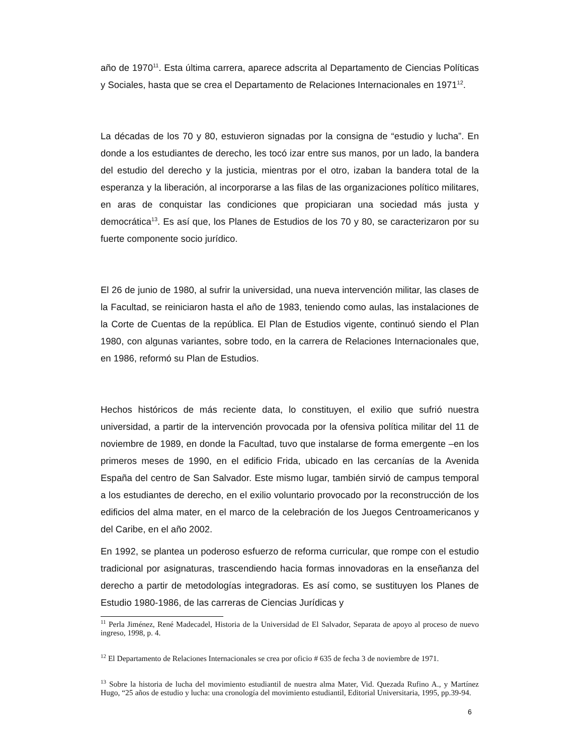año de 1970<sup>11</sup>. Esta última carrera, aparece adscrita al Departamento de Ciencias Políticas y Sociales, hasta que se crea el Departamento de Relaciones Internacionales en 1971<sup>12</sup>.
La décadas de los 70 y 80, estuvieron signadas por la consigna de “estudio y lucha”. En donde a los estudiantes de derecho, les tocó izar entre sus manos, por un lado, la bandera del estudio del derecho y la justicia, mientras por el otro, izaban la bandera total de la esperanza y la liberación, al incorporarse a las filas de las organizaciones político militares, en aras de conquistar las condiciones que propiciaran una sociedad más justa y democrática<sup>13</sup>. Es así que, los Planes de Estudios de los 70 y 80, se caracterizaron por su fuerte componente socio jurídico.
El 26 de junio de 1980, al sufrir la universidad, una nueva intervención militar, las clases de la Facultad, se reiniciaron hasta el año de 1983, teniendo como aulas, las instalaciones de la Corte de Cuentas de la república. El Plan de Estudios vigente, continuó siendo el Plan 1980, con algunas variantes, sobre todo, en la carrera de Relaciones Internacionales que, en 1986, reformó su Plan de Estudios.
Hechos históricos de más reciente data, lo constituyen, el exilio que sufrió nuestra universidad, a partir de la intervención provocada por la ofensiva política militar del 11 de noviembre de 1989, en donde la Facultad, tuvo que instalarse de forma emergente –en los primeros meses de 1990, en el edificio Frida, ubicado en las cercanías de la Avenida España del centro de San Salvador. Este mismo lugar, también sirvió de campus temporal a los estudiantes de derecho, en el exilio voluntario provocado por la reconstrucción de los edificios del alma mater, en el marco de la celebración de los Juegos Centroamericanos y del Caribe, en el año 2002.
En 1992, se plantea un poderoso esfuerzo de reforma curricular, que rompe con el estudio tradicional por asignaturas, trascendiendo hacia formas innovadoras en la enseñanza del derecho a partir de metodologías integradoras. Es así como, se sustituyen los Planes de Estudio 1980-1986, de las carreras de Ciencias Jurídicas y
<sup>11</sup> Perla Jiménez, René Madecadel, Historia de la Universidad de El Salvador, Separata de apoyo al proceso de nuevo ingreso, 1998, p. 4.
<sup>12</sup> El Departamento de Relaciones Internacionales se crea por oficio # 635 de fecha 3 de noviembre de 1971.
<sup>13</sup> Sobre la historia de lucha del movimiento estudiantil de nuestra alma Mater, Vid. Quezada Rufino A., y Martínez Hugo, “25 años de estudio y lucha: una cronología del movimiento estudiantil, Editorial Universitaria, 1995, pp.39-94.
6